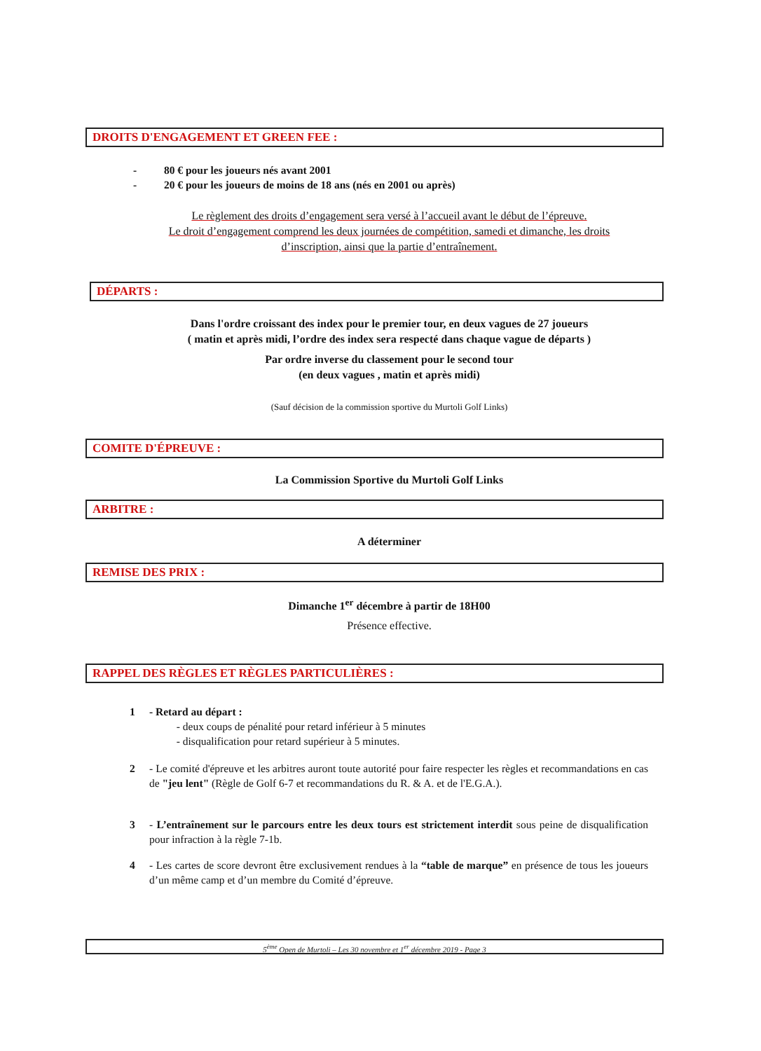DROITS D'ENGAGEMENT ET GREEN FEE :
- 80 € pour les joueurs nés avant 2001
- 20 € pour les joueurs de moins de 18 ans (nés en 2001 ou après)
Le règlement des droits d’engagement sera versé à l’accueil avant le début de l’épreuve.
Le droit d’engagement comprend les deux journées de compétition, samedi et dimanche, les droits
d’inscription, ainsi que la partie d’entraînement.
DÉPARTS :
Dans l'ordre croissant des index pour le premier tour, en deux vagues de 27 joueurs
( matin et après midi, l’ordre des index sera respecté dans chaque vague de départs )
Par ordre inverse du classement pour le second tour
(en deux vagues , matin et après midi)
(Sauf décision de la commission sportive du Murtoli Golf Links)
COMITE D'ÉPREUVE :
La Commission Sportive du Murtoli Golf Links
ARBITRE :
A déterminer
REMISE DES PRIX :
Dimanche 1<sup>er</sup> décembre à partir de 18H00
Présence effective.
RAPPEL DES RÈGLES ET RÈGLES PARTICULIÈRES :
1 - Retard au départ :
- deux coups de pénalité pour retard inférieur à 5 minutes
- disqualification pour retard supérieur à 5 minutes.
2 - Le comité d'épreuve et les arbitres auront toute autorité pour faire respecter les règles et recommandations en cas de "jeu lent" (Règle de Golf 6-7 et recommandations du R. & A. et de l'E.G.A.).
3 - L’entraînement sur le parcours entre les deux tours est strictement interdit sous peine de disqualification pour infraction à la règle 7-1b.
4 - Les cartes de score devront être exclusivement rendues à la “table de marque” en présence de tous les joueurs d’un même camp et d’un membre du Comité d’épreuve.
5<sup>ème</sup> Open de Murtoli – Les 30 novembre et 1<sup>er</sup> décembre 2019 - Page 3